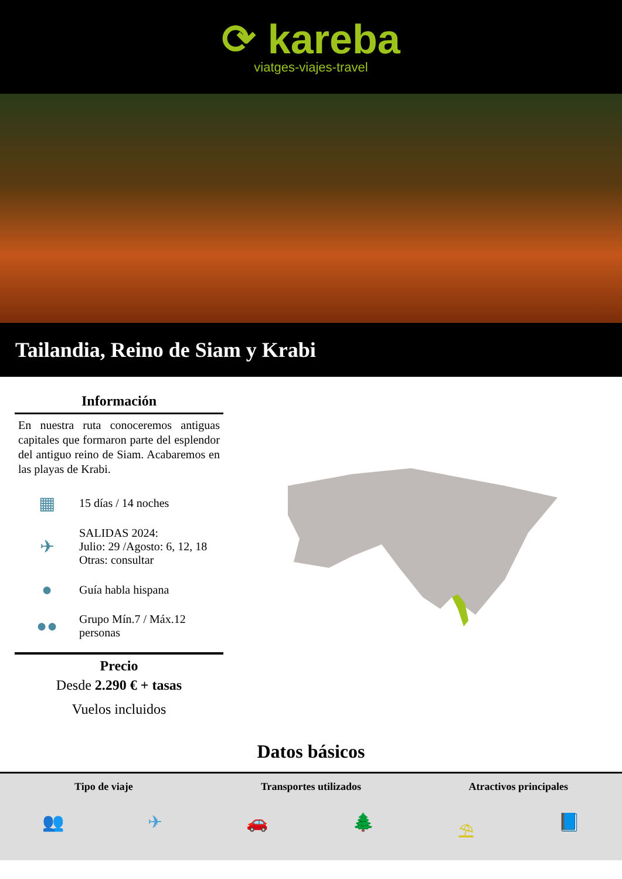⟳ kareba
viatges-viajes-travel
Tailandia, Reino de Siam y Krabi
Información
En nuestra ruta conoceremos antiguas capitales que formaron parte del esplendor del antiguo reino de Siam. Acabaremos en las playas de Krabi.
▦
15 días / 14 noches
✈
SALIDAS 2024:
Julio: 29 /Agosto: 6, 12, 18
Otras: consultar
●
Guía habla hispana
●●
Grupo Mín.7 / Máx.12
personas
Precio
Desde 2.290 € + tasas
Vuelos incluidos
Datos básicos
Tipo de viaje Transportes utilizados Atractivos principales
👥 ✈ 🚗 🌲 ⛱ 📘